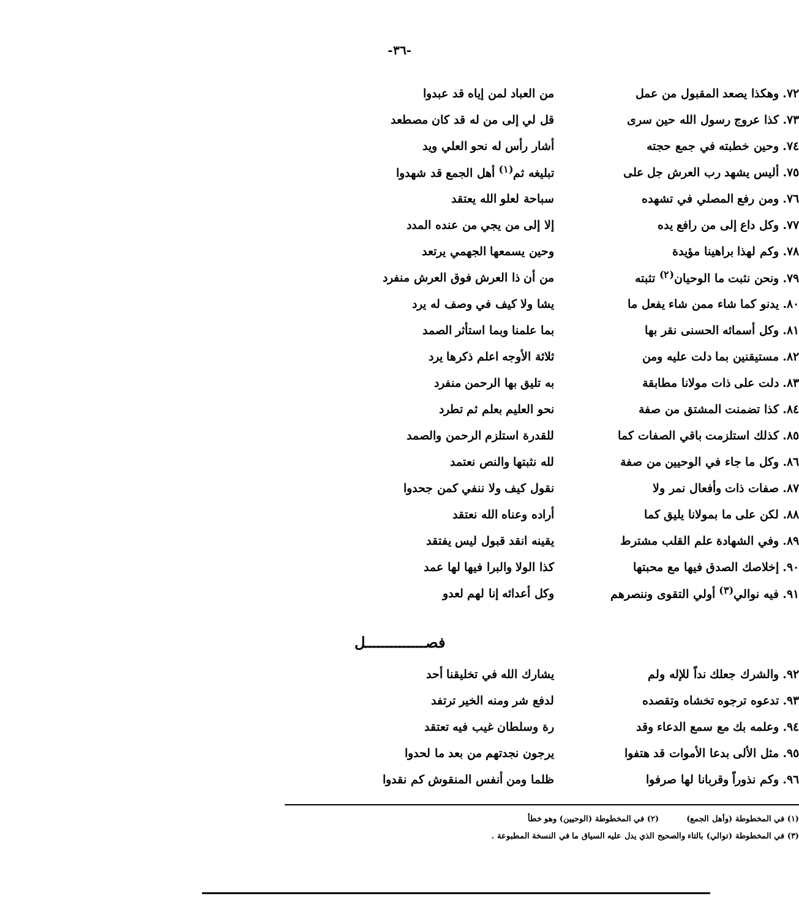-٣٦-
٧٢. وهكذا يصعد المقبول من عمل من العباد لمن إياه قد عبدوا
٧٣. كذا عروج رسول الله حين سرى قل لي إلى من له قد كان مصطعد
٧٤. وحين خطبته في جمع حجته أشار رأس له نحو العلي ويد
٧٥. أليس يشهد رب العرش جل على تبليغه ثم<sup>(١)</sup> أهل الجمع قد شهدوا
٧٦. ومن رفع المصلي في تشهده سباحة لعلو الله يعتقد
٧٧. وكل داع إلى من رافع يده إلا إلى من يجي من عنده المدد
٧٨. وكم لهذا براهينا مؤيدة وحين يسمعها الجهمي يرتعد
٧٩. ونحن نثبت ما الوحيان<sup>(٢)</sup> تثبته من أن ذا العرش فوق العرش منفرد
٨٠. يدنو كما شاء ممن شاء يفعل ما يشا ولا كيف في وصف له يرد
٨١. وكل أسمائه الحسنى نقر بها بما علمنا وبما استأثر الصمد
٨٢. مستيقنين بما دلت عليه ومن ثلاثة الأوجه اعلم ذكرها يرد
٨٣. دلت على ذات مولانا مطابقة به تليق بها الرحمن منفرد
٨٤. كذا تضمنت المشتق من صفة نحو العليم بعلم ثم تطرد
٨٥. كذلك استلزمت باقي الصفات كما للقدرة استلزم الرحمن والصمد
٨٦. وكل ما جاء في الوحيين من صفة لله نثبتها والنص نعتمد
٨٧. صفات ذات وأفعال نمر ولا نقول كيف ولا ننفي كمن جحدوا
٨٨. لكن على ما بمولانا يليق كما أراده وعناه الله نعتقد
٨٩. وفي الشهادة علم القلب مشترط يقينه انقد قبول ليس يفتقد
٩٠. إخلاصك الصدق فيها مع محبتها كذا الولا والبرا فيها لها عمد
٩١. فيه نوالي<sup>(٣)</sup> أولي التقوى وننصرهم
وكل أعدائه إنا لهم لعدو
فصــــــــــــــل
٩٢. والشرك جعلك نداً للإله ولم يشارك الله في تخليقنا أحد
٩٣. تدعوه ترجوه تخشاه وتقصده لدفع شر ومنه الخير ترتفد
٩٤. وعلمه بك مع سمع الدعاء وقد رة وسلطان غيب فيه تعتقد
٩٥. مثل الألى بدعا الأموات قد هتفوا يرجون نجدتهم من بعد ما لحدوا
٩٦. وكم نذوراً وقربانا لها صرفوا ظلما ومن أنفس المنقوش كم نقدوا
(١) في المخطوطة (وأهل الجمع) (٢) في المخطوطة (الوحيين) وهو خطأ
(٣) في المخطوطة (توالي) بالتاء والصحيح الذي يدل عليه السياق ما في النسخة المطبوعة .